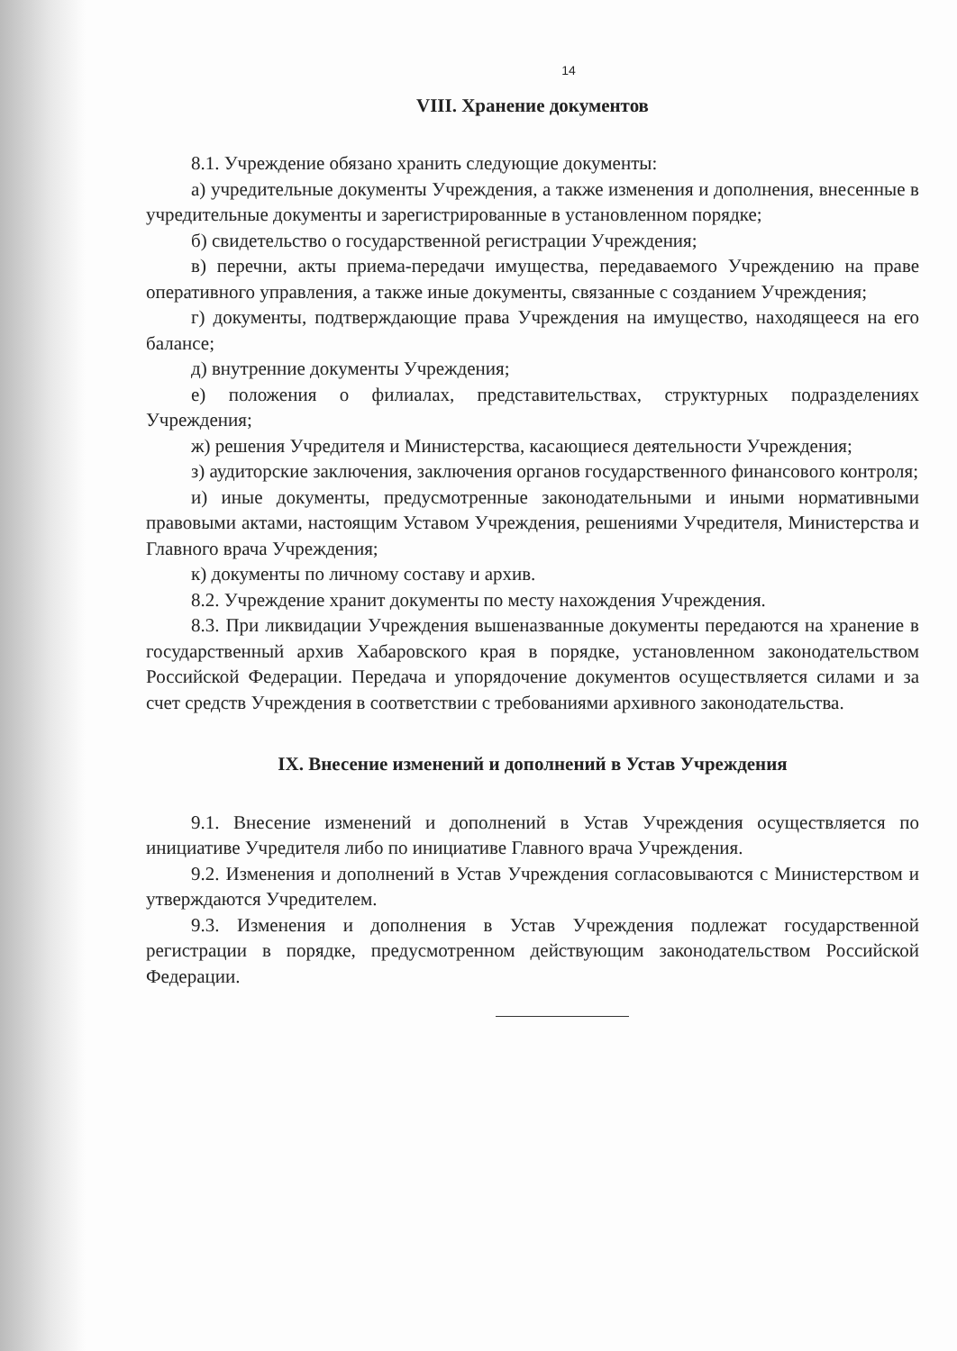14
VIII. Хранение документов
8.1. Учреждение обязано хранить следующие документы:
а) учредительные документы Учреждения, а также изменения и дополнения, внесенные в учредительные документы и зарегистрированные в установленном порядке;
б) свидетельство о государственной регистрации Учреждения;
в) перечни, акты приема-передачи имущества, передаваемого Учреждению на праве оперативного управления, а также иные документы, связанные с созданием Учреждения;
г) документы, подтверждающие права Учреждения на имущество, находящееся на его балансе;
д) внутренние документы Учреждения;
е) положения о филиалах, представительствах, структурных подразделениях Учреждения;
ж) решения Учредителя и Министерства, касающиеся деятельности Учреждения;
з) аудиторские заключения, заключения органов государственного финансового контроля;
и) иные документы, предусмотренные законодательными и иными нормативными правовыми актами, настоящим Уставом Учреждения, решениями Учредителя, Министерства и Главного врача Учреждения;
к) документы по личному составу и архив.
8.2. Учреждение хранит документы по месту нахождения Учреждения.
8.3. При ликвидации Учреждения вышеназванные документы передаются на хранение в государственный архив Хабаровского края в порядке, установленном законодательством Российской Федерации. Передача и упорядочение документов осуществляется силами и за счет средств Учреждения в соответствии с требованиями архивного законодательства.
IX. Внесение изменений и дополнений в Устав Учреждения
9.1. Внесение изменений и дополнений в Устав Учреждения осуществляется по инициативе Учредителя либо по инициативе Главного врача Учреждения.
9.2. Изменения и дополнений в Устав Учреждения согласовываются с Министерством и утверждаются Учредителем.
9.3. Изменения и дополнения в Устав Учреждения подлежат государственной регистрации в порядке, предусмотренном действующим законодательством Российской Федерации.